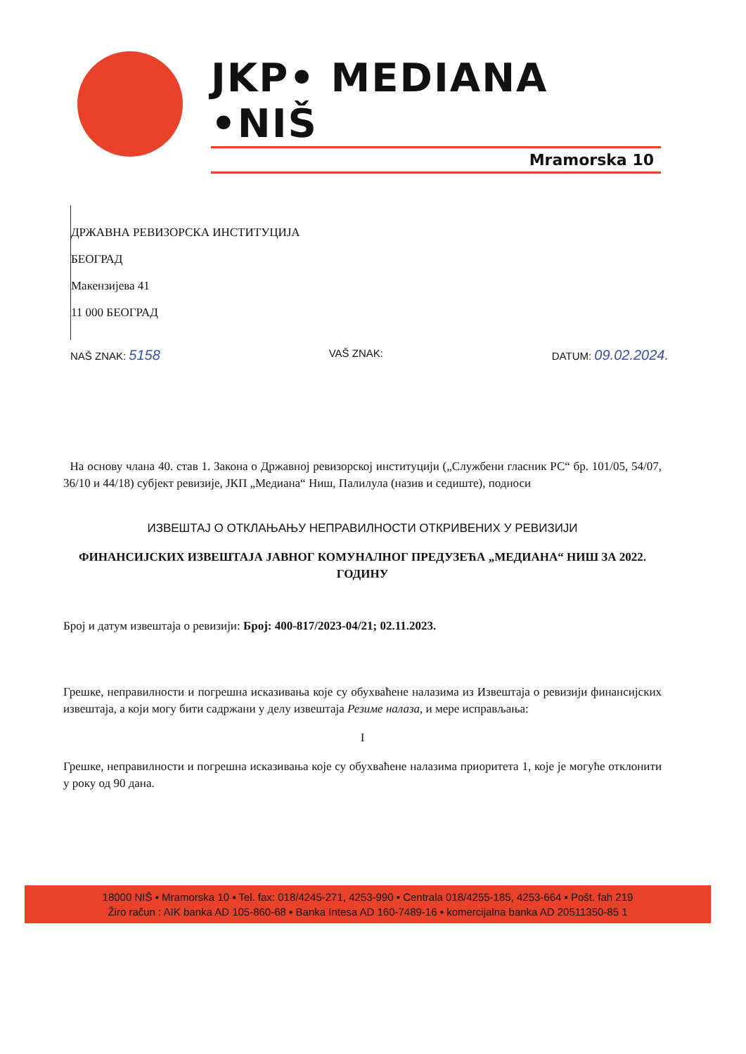JKP• MEDIANA •NIŠ
Mramorska 10
ДРЖАВНА РЕВИЗОРСКА ИНСТИТУЦИЈА
БЕОГРАД
Макензијева 41
11 000 БЕОГРАД
NAŠ ZNAK: 5158 VAŠ ZNAK: DATUM: 09.02.2024.
На основу члана 40. став 1. Закона о Државној ревизорској институцији („Службени гласник РС“ бр. 101/05, 54/07, 36/10 и 44/18) субјект ревизије, ЈКП „Медиана“ Ниш, Палилула (назив и седиште), подноси
ИЗВЕШТАЈ О ОТКЛАЊАЊУ НЕПРАВИЛНОСТИ ОТКРИВЕНИХ У РЕВИЗИЈИ
ФИНАНСИЈСКИХ ИЗВЕШТАЈА ЈАВНОГ КОМУНАЛНОГ ПРЕДУЗЕЋА „МЕДИАНА“ НИШ ЗА 2022. ГОДИНУ
Број и датум извештаја о ревизији: Број: 400-817/2023-04/21; 02.11.2023.
Грешке, неправилности и погрешна исказивања које су обухваћене налазима из Извештаја о ревизији финансијских извештаја, а који могу бити садржани у делу извештаја Резиме налаза, и мере исправљања:
I
Грешке, неправилности и погрешна исказивања које су обухваћене налазима приоритета 1, које је могуће отклонити у року од 90 дана.
18000 NIŠ ▪ Mramorska 10 ▪ Tel. fax: 018/4245-271, 4253-990 ▪ Centrala 018/4255-185, 4253-664 ▪ Pošt. fah 219
Žiro račun : AIK banka AD 105-860-68 ▪ Banka Intesa AD 160-7489-16 ▪ komercijalna banka AD 20511350-85 1